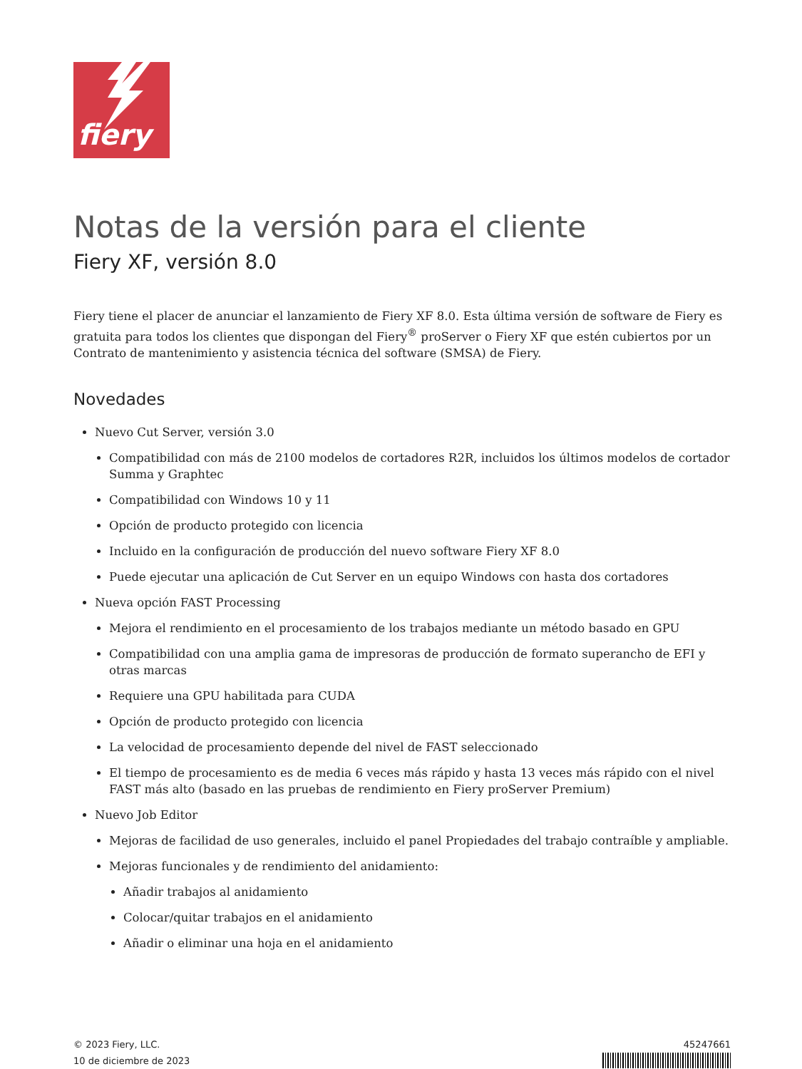fiery
Notas de la versión para el cliente
Fiery XF, versión 8.0
Fiery tiene el placer de anunciar el lanzamiento de Fiery XF 8.0. Esta última versión de software de Fiery es gratuita para todos los clientes que dispongan del Fiery<sup>®</sup> proServer o Fiery XF que estén cubiertos por un Contrato de mantenimiento y asistencia técnica del software (SMSA) de Fiery.
Novedades
Nuevo Cut Server, versión 3.0
Compatibilidad con más de 2100 modelos de cortadores R2R, incluidos los últimos modelos de cortador Summa y Graphtec
Compatibilidad con Windows 10 y 11
Opción de producto protegido con licencia
Incluido en la configuración de producción del nuevo software Fiery XF 8.0
Puede ejecutar una aplicación de Cut Server en un equipo Windows con hasta dos cortadores
Nueva opción FAST Processing
Mejora el rendimiento en el procesamiento de los trabajos mediante un método basado en GPU
Compatibilidad con una amplia gama de impresoras de producción de formato superancho de EFI y otras marcas
Requiere una GPU habilitada para CUDA
Opción de producto protegido con licencia
La velocidad de procesamiento depende del nivel de FAST seleccionado
El tiempo de procesamiento es de media 6 veces más rápido y hasta 13 veces más rápido con el nivel FAST más alto (basado en las pruebas de rendimiento en Fiery proServer Premium)
Nuevo Job Editor
Mejoras de facilidad de uso generales, incluido el panel Propiedades del trabajo contraíble y ampliable.
Mejoras funcionales y de rendimiento del anidamiento:
Añadir trabajos al anidamiento
Colocar/quitar trabajos en el anidamiento
Añadir o eliminar una hoja en el anidamiento
© 2023 Fiery, LLC.
10 de diciembre de 2023
45247661